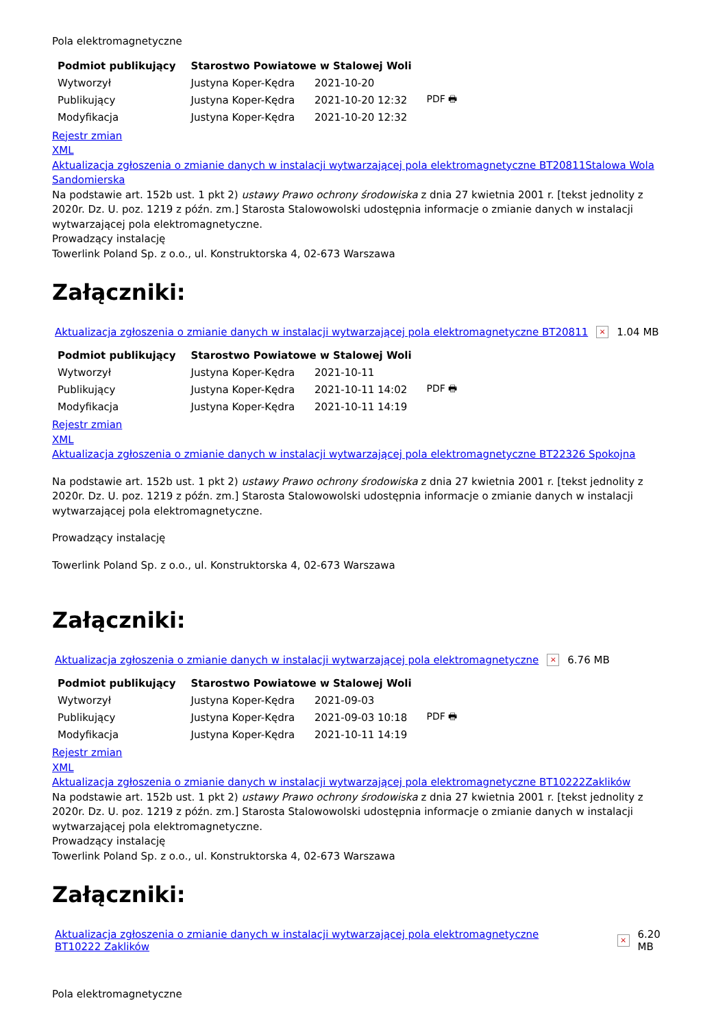Pola elektromagnetyczne
| Podmiot publikujący | Starostwo Powiatowe w Stalowej Woli | | |
| Wytworzył | Justyna Koper-Kędra | 2021-10-20 | PDF 🖶 |
| Publikujący | Justyna Koper-Kędra | 2021-10-20 12:32 | |
| Modyfikacja | Justyna Koper-Kędra | 2021-10-20 12:32 | |
Rejestr zmian
XML
Aktualizacja zgłoszenia o zmianie danych w instalacji wytwarzającej pola elektromagnetyczne BT20811Stalowa Wola Sandomierska
Na podstawie art. 152b ust. 1 pkt 2) ustawy Prawo ochrony środowiska z dnia 27 kwietnia 2001 r. [tekst jednolity z 2020r. Dz. U. poz. 1219 z późn. zm.] Starosta Stalowowolski udostępnia informacje o zmianie danych w instalacji wytwarzającej pola elektromagnetyczne.
Prowadzący instalację
Towerlink Poland Sp. z o.o., ul. Konstruktorska 4, 02-673 Warszawa
Załączniki:
Aktualizacja zgłoszenia o zmianie danych w instalacji wytwarzającej pola elektromagnetyczne BT20811 × 1.04 MB
| Podmiot publikujący | Starostwo Powiatowe w Stalowej Woli | | |
| Wytworzył | Justyna Koper-Kędra | 2021-10-11 | PDF 🖶 |
| Publikujący | Justyna Koper-Kędra | 2021-10-11 14:02 | |
| Modyfikacja | Justyna Koper-Kędra | 2021-10-11 14:19 | |
Rejestr zmian
XML
Aktualizacja zgłoszenia o zmianie danych w instalacji wytwarzającej pola elektromagnetyczne BT22326 Spokojna
Na podstawie art. 152b ust. 1 pkt 2) ustawy Prawo ochrony środowiska z dnia 27 kwietnia 2001 r. [tekst jednolity z 2020r. Dz. U. poz. 1219 z późn. zm.] Starosta Stalowowolski udostępnia informacje o zmianie danych w instalacji wytwarzającej pola elektromagnetyczne.
Prowadzący instalację
Towerlink Poland Sp. z o.o., ul. Konstruktorska 4, 02-673 Warszawa
Załączniki:
Aktualizacja zgłoszenia o zmianie danych w instalacji wytwarzającej pola elektromagnetyczne × 6.76 MB
| Podmiot publikujący | Starostwo Powiatowe w Stalowej Woli | | |
| Wytworzył | Justyna Koper-Kędra | 2021-09-03 | PDF 🖶 |
| Publikujący | Justyna Koper-Kędra | 2021-09-03 10:18 | |
| Modyfikacja | Justyna Koper-Kędra | 2021-10-11 14:19 | |
Rejestr zmian
XML
Aktualizacja zgłoszenia o zmianie danych w instalacji wytwarzającej pola elektromagnetyczne BT10222Zaklików
Na podstawie art. 152b ust. 1 pkt 2) ustawy Prawo ochrony środowiska z dnia 27 kwietnia 2001 r. [tekst jednolity z 2020r. Dz. U. poz. 1219 z późn. zm.] Starosta Stalowowolski udostępnia informacje o zmianie danych w instalacji wytwarzającej pola elektromagnetyczne.
Prowadzący instalację
Towerlink Poland Sp. z o.o., ul. Konstruktorska 4, 02-673 Warszawa
Załączniki:
Aktualizacja zgłoszenia o zmianie danych w instalacji wytwarzającej pola elektromagnetyczne BT10222 Zaklików × 6.20 MB
Pola elektromagnetyczne